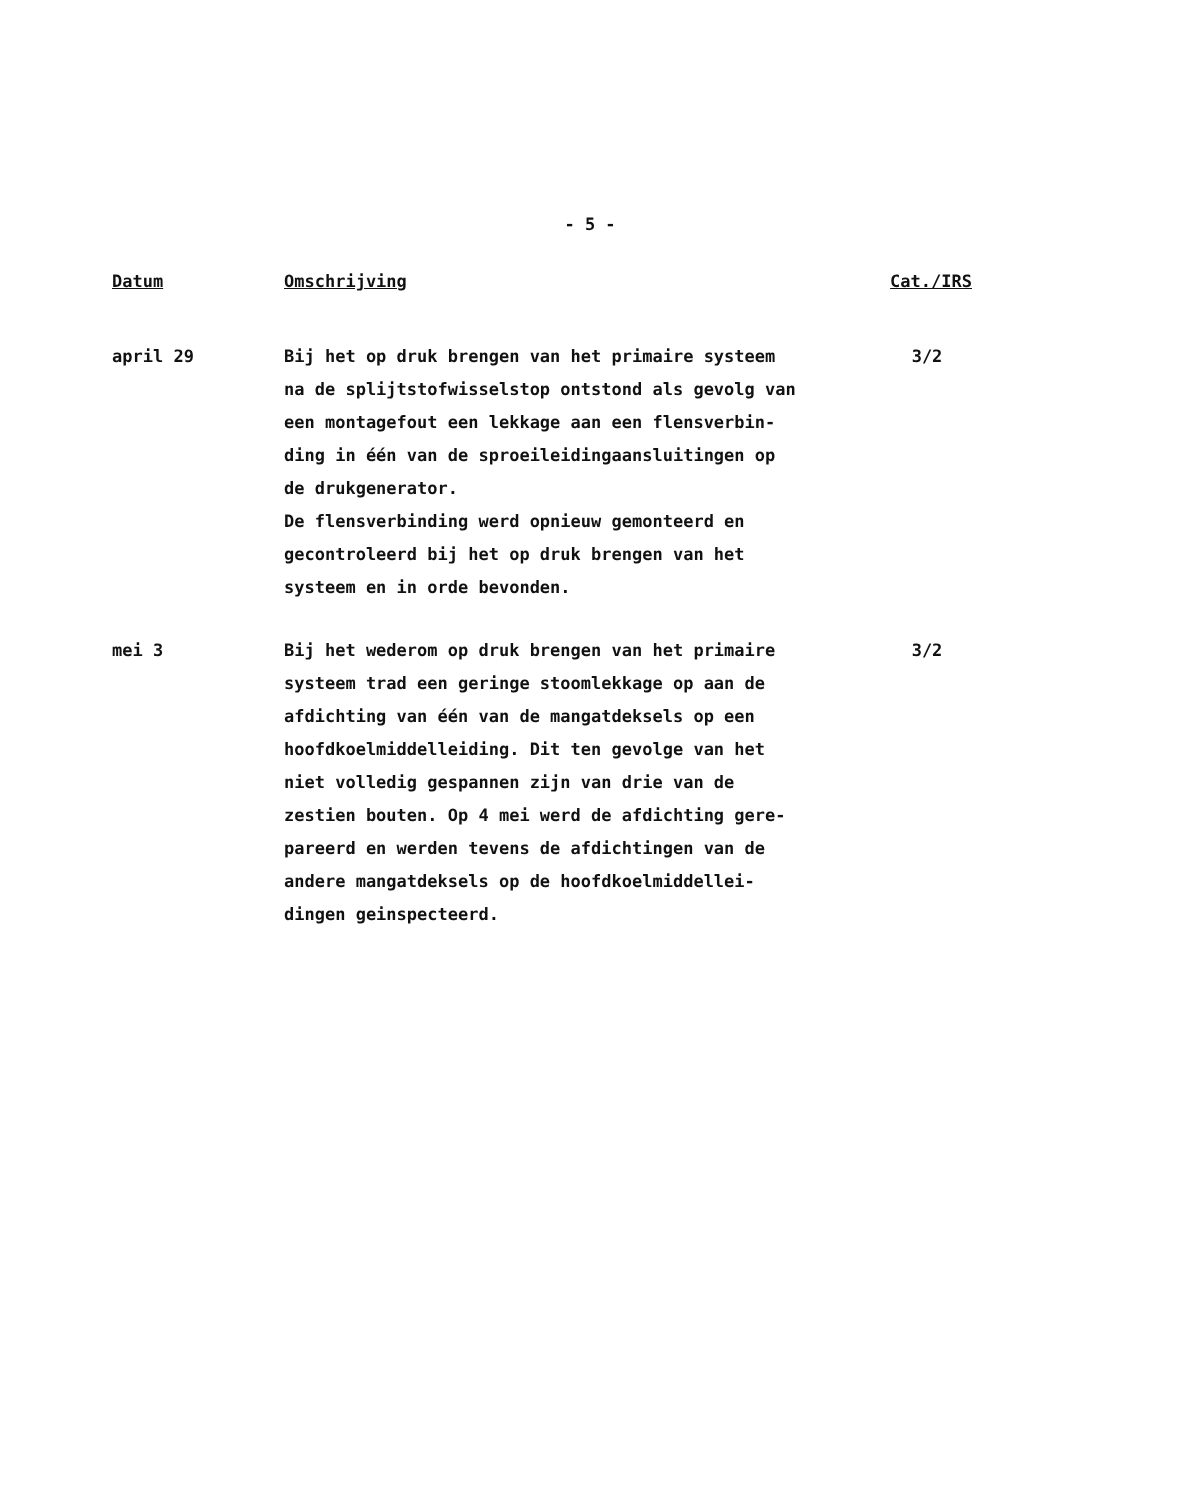- 5 -
| Datum | Omschrijving | Cat./IRS |
| --- | --- | --- |
| april 29 | Bij het op druk brengen van het primaire systeem na de splijtstofwisselstop ontstond als gevolg van een montagefout een lekkage aan een flensverbin- ding in één van de sproeileidingaansluitingen op de drukgenerator. De flensverbinding werd opnieuw gemonteerd en gecontroleerd bij het op druk brengen van het systeem en in orde bevonden. | 3/2 |
| mei 3 | Bij het wederom op druk brengen van het primaire systeem trad een geringe stoomlekkage op aan de afdichting van één van de mangatdeksels op een hoofdkoelmiddelleiding. Dit ten gevolge van het niet volledig gespannen zijn van drie van de zestien bouten. Op 4 mei werd de afdichting gere- pareerd en werden tevens de afdichtingen van de andere mangatdeksels op de hoofdkoelmiddellei- dingen geinspecteerd. | 3/2 |